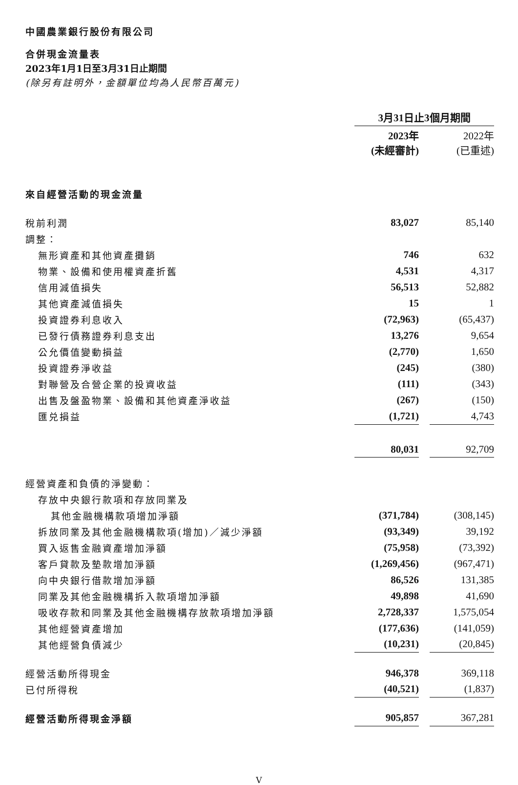中國農業銀行股份有限公司
合併現金流量表
2023年1月1日至3月31日止期間
(除另有註明外，金額單位均為人民幣百萬元)
| | 3月31日止3個月期間 | | |
| | 2023年 (未經審計) | | 2022年 (已重述) |
| 來自經營活動的現金流量 | | | |
| 稅前利潤 | 83,027 | | 85,140 |
| 調整： | | | |
| 無形資產和其他資產攤銷 | 746 | | 632 |
| 物業、設備和使用權資產折舊 | 4,531 | | 4,317 |
| 信用減值損失 | 56,513 | | 52,882 |
| 其他資產減值損失 | 15 | | 1 |
| 投資證券利息收入 | (72,963) | | (65,437) |
| 已發行債務證券利息支出 | 13,276 | | 9,654 |
| 公允價值變動損益 | (2,770) | | 1,650 |
| 投資證券淨收益 | (245) | | (380) |
| 對聯營及合營企業的投資收益 | (111) | | (343) |
| 出售及盤盈物業、設備和其他資產淨收益 | (267) | | (150) |
| 匯兑損益 | (1,721) | | 4,743 |
| | 80,031 | | 92,709 |
| 經營資產和負債的淨變動： | | | |
| 存放中央銀行款項和存放同業及 | | | |
| 其他金融機構款項增加淨額 | (371,784) | | (308,145) |
| 拆放同業及其他金融機構款項(增加)／減少淨額 | (93,349) | | 39,192 |
| 買入返售金融資產增加淨額 | (75,958) | | (73,392) |
| 客戶貸款及墊款增加淨額 | (1,269,456) | | (967,471) |
| 向中央銀行借款增加淨額 | 86,526 | | 131,385 |
| 同業及其他金融機構拆入款項增加淨額 | 49,898 | | 41,690 |
| 吸收存款和同業及其他金融機構存放款項增加淨額 | 2,728,337 | | 1,575,054 |
| 其他經營資產增加 | (177,636) | | (141,059) |
| 其他經營負債減少 | (10,231) | | (20,845) |
| 經營活動所得現金 | 946,378 | | 369,118 |
| 已付所得稅 | (40,521) | | (1,837) |
| 經營活動所得現金淨額 | 905,857 | | 367,281 |
V